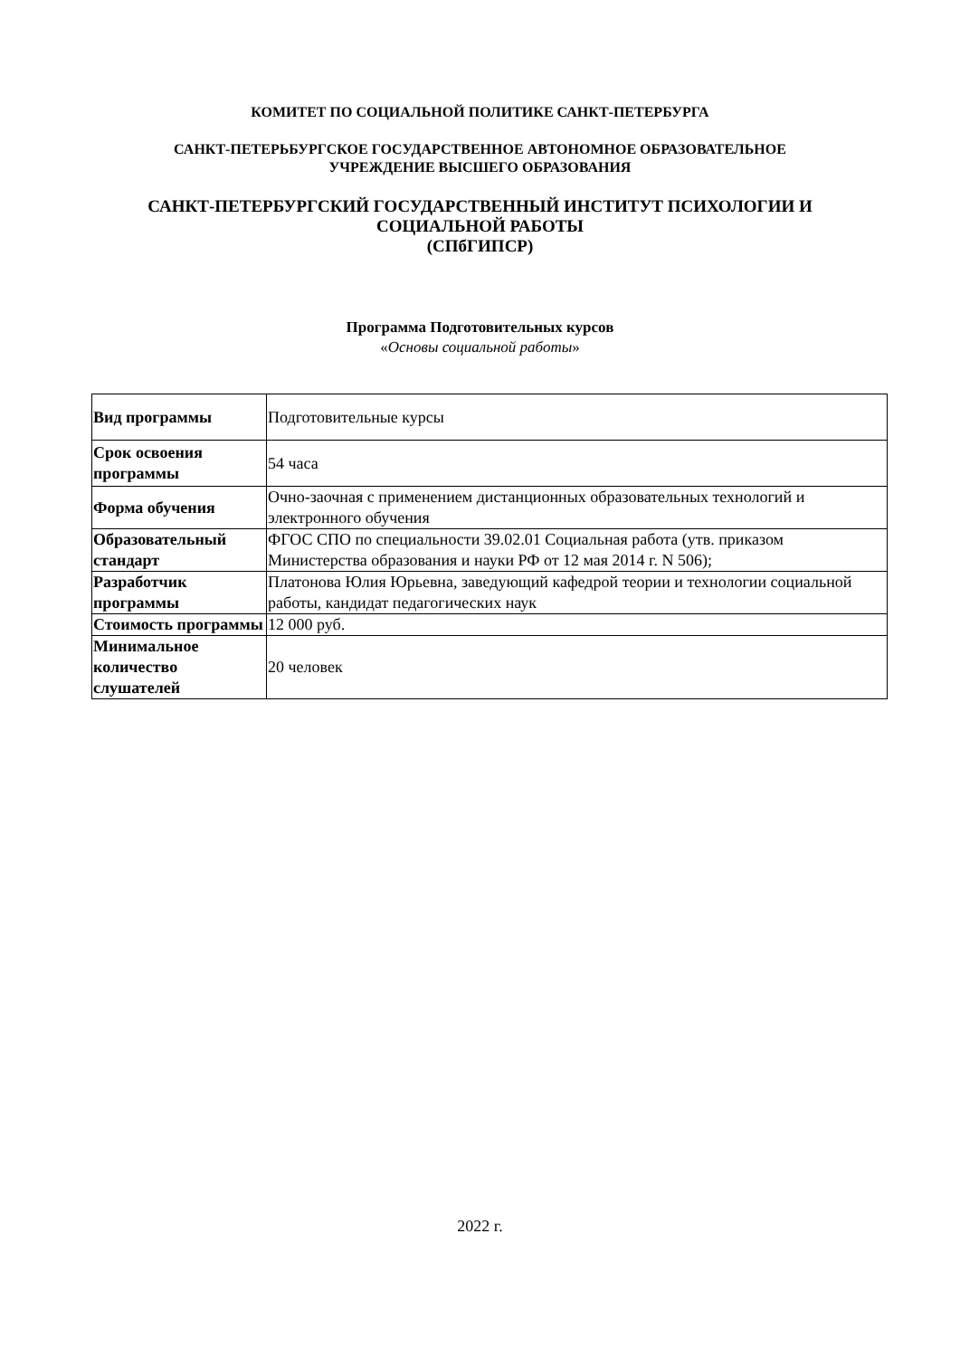КОМИТЕТ ПО СОЦИАЛЬНОЙ ПОЛИТИКЕ САНКТ-ПЕТЕРБУРГА
САНКТ-ПЕТЕРЬБУРГСКОЕ ГОСУДАРСТВЕННОЕ АВТОНОМНОЕ ОБРАЗОВАТЕЛЬНОЕ
УЧРЕЖДЕНИЕ ВЫСШЕГО ОБРАЗОВАНИЯ
САНКТ-ПЕТЕРБУРГСКИЙ ГОСУДАРСТВЕННЫЙ ИНСТИТУТ ПСИХОЛОГИИ И
СОЦИАЛЬНОЙ РАБОТЫ
(СПбГИПСР)
Программа Подготовительных курсов
«Основы социальной работы»
| Вид программы | Подготовительные курсы |
| Срок освоения программы | 54 часа |
| Форма обучения | Очно-заочная с применением дистанционных образовательных технологий и электронного обучения |
| Образовательный стандарт | ФГОС СПО по специальности 39.02.01 Социальная работа (утв. приказом Министерства образования и науки РФ от 12 мая 2014 г. N 506); |
| Разработчик программы | Платонова Юлия Юрьевна, заведующий кафедрой теории и технологии социальной работы, кандидат педагогических наук |
| Стоимость программы | 12 000 руб. |
| Минимальное количество слушателей | 20 человек |
2022 г.